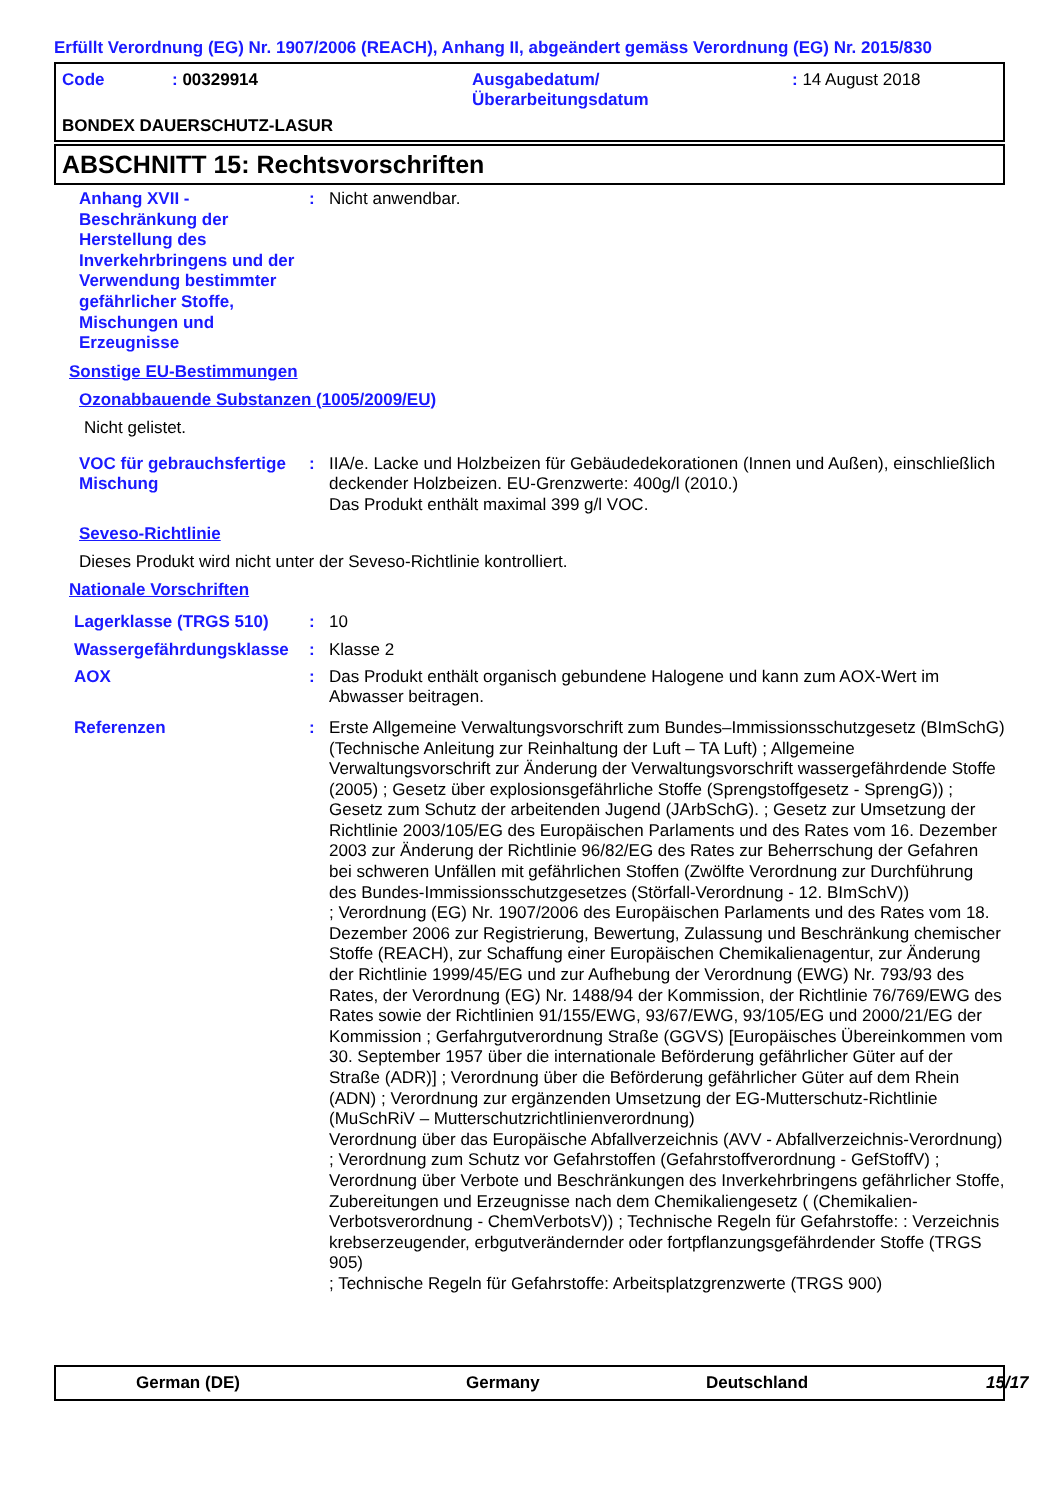Erfüllt Verordnung (EG) Nr. 1907/2006 (REACH), Anhang II, abgeändert gemäss Verordnung (EG) Nr. 2015/830
Code
: 00329914
Ausgabedatum/
Überarbeitungsdatum
: 14 August 2018
BONDEX DAUERSCHUTZ-LASUR
ABSCHNITT 15: Rechtsvorschriften
Anhang XVII - Beschränkung der Herstellung des Inverkehrbringens und der Verwendung bestimmter gefährlicher Stoffe, Mischungen und Erzeugnisse
:
Nicht anwendbar.
Sonstige EU-Bestimmungen
Ozonabbauende Substanzen (1005/2009/EU)
Nicht gelistet.
VOC für gebrauchsfertige Mischung
:
IIA/e. Lacke und Holzbeizen für Gebäudedekorationen (Innen und Außen), einschließlich deckender Holzbeizen. EU-Grenzwerte: 400g/l (2010.)
Das Produkt enthält maximal 399 g/l VOC.
Seveso-Richtlinie
Dieses Produkt wird nicht unter der Seveso-Richtlinie kontrolliert.
Nationale Vorschriften
Lagerklasse (TRGS 510)
:
10
Wassergefährdungsklasse
:
Klasse 2
AOX
:
Das Produkt enthält organisch gebundene Halogene und kann zum AOX-Wert im Abwasser beitragen.
Referenzen
:
Erste Allgemeine Verwaltungsvorschrift zum Bundes–Immissionsschutzgesetz (BImSchG) (Technische Anleitung zur Reinhaltung der Luft – TA Luft) ; Allgemeine Verwaltungsvorschrift zur Änderung der Verwaltungsvorschrift wassergefährdende Stoffe (2005) ; Gesetz über explosionsgefährliche Stoffe (Sprengstoffgesetz - SprengG)) ; Gesetz zum Schutz der arbeitenden Jugend (JArbSchG). ; Gesetz zur Umsetzung der Richtlinie 2003/105/EG des Europäischen Parlaments und des Rates vom 16. Dezember 2003 zur Änderung der Richtlinie 96/82/EG des Rates zur Beherrschung der Gefahren bei schweren Unfällen mit gefährlichen Stoffen (Zwölfte Verordnung zur Durchführung des Bundes-Immissionsschutzgesetzes (Störfall-Verordnung - 12. BImSchV))
; Verordnung (EG) Nr. 1907/2006 des Europäischen Parlaments und des Rates vom 18. Dezember 2006 zur Registrierung, Bewertung, Zulassung und Beschränkung chemischer Stoffe (REACH), zur Schaffung einer Europäischen Chemikalienagentur, zur Änderung der Richtlinie 1999/45/EG und zur Aufhebung der Verordnung (EWG) Nr. 793/93 des Rates, der Verordnung (EG) Nr. 1488/94 der Kommission, der Richtlinie 76/769/EWG des Rates sowie der Richtlinien 91/155/EWG, 93/67/EWG, 93/105/EG und 2000/21/EG der Kommission ; Gerfahrgutverordnung Straße (GGVS) [Europäisches Übereinkommen vom 30. September 1957 über die internationale Beförderung gefährlicher Güter auf der Straße (ADR)] ; Verordnung über die Beförderung gefährlicher Güter auf dem Rhein (ADN) ; Verordnung zur ergänzenden Umsetzung der EG-Mutterschutz-Richtlinie (MuSchRiV – Mutterschutzrichtlinienverordnung)
Verordnung über das Europäische Abfallverzeichnis (AVV - Abfallverzeichnis-Verordnung) ; Verordnung zum Schutz vor Gefahrstoffen (Gefahrstoffverordnung - GefStoffV) ; Verordnung über Verbote und Beschränkungen des Inverkehrbringens gefährlicher Stoffe, Zubereitungen und Erzeugnisse nach dem Chemikaliengesetz ( (Chemikalien-Verbotsverordnung - ChemVerbotsV)) ; Technische Regeln für Gefahrstoffe: : Verzeichnis krebserzeugender, erbgutverändernder oder fortpflanzungsgefährdender Stoffe (TRGS 905)
; Technische Regeln für Gefahrstoffe: Arbeitsplatzgrenzwerte (TRGS 900)
German (DE)
Germany
Deutschland
15/17